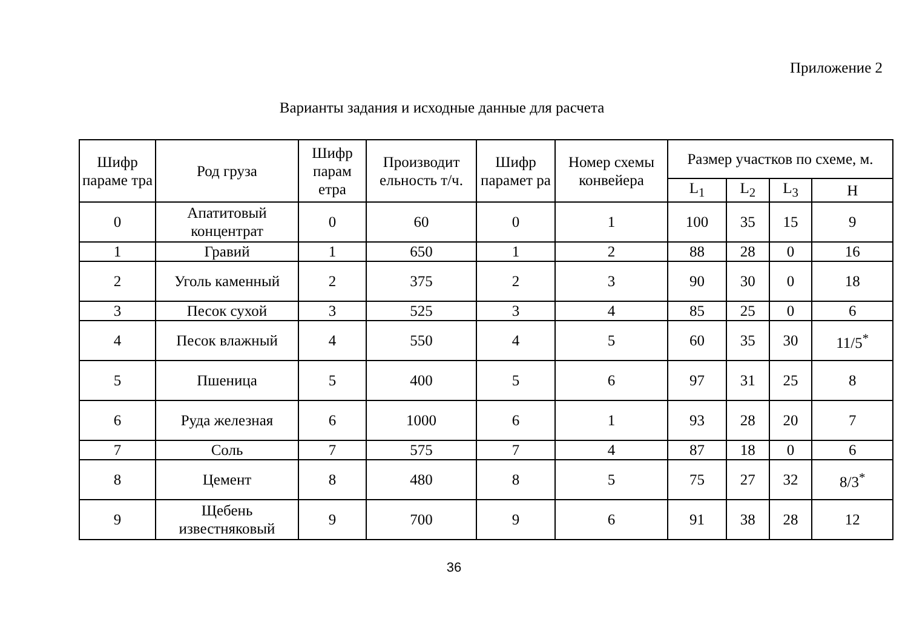Приложение 2
Варианты задания и исходные данные для расчета
| Шифр параме тра | Род груза | Шифр парам етра | Производит ельность т/ч. | Шифр парамет ра | Номер схемы конвейера | Размер участков по схеме, м. | | | |
| --- | --- | --- | --- | --- | --- | --- | --- | --- | --- |
| | | | | | | L<sub>1</sub> | L<sub>2</sub> | L<sub>3</sub> | H |
| 0 | Апатитовый концентрат | 0 | 60 | 0 | 1 | 100 | 35 | 15 | 9 |
| 1 | Гравий | 1 | 650 | 1 | 2 | 88 | 28 | 0 | 16 |
| 2 | Уголь каменный | 2 | 375 | 2 | 3 | 90 | 30 | 0 | 18 |
| 3 | Песок сухой | 3 | 525 | 3 | 4 | 85 | 25 | 0 | 6 |
| 4 | Песок влажный | 4 | 550 | 4 | 5 | 60 | 35 | 30 | 11/5<sup>*</sup> |
| 5 | Пшеница | 5 | 400 | 5 | 6 | 97 | 31 | 25 | 8 |
| 6 | Руда железная | 6 | 1000 | 6 | 1 | 93 | 28 | 20 | 7 |
| 7 | Соль | 7 | 575 | 7 | 4 | 87 | 18 | 0 | 6 |
| 8 | Цемент | 8 | 480 | 8 | 5 | 75 | 27 | 32 | 8/3<sup>*</sup> |
| 9 | Щебень известняковый | 9 | 700 | 9 | 6 | 91 | 38 | 28 | 12 |
36